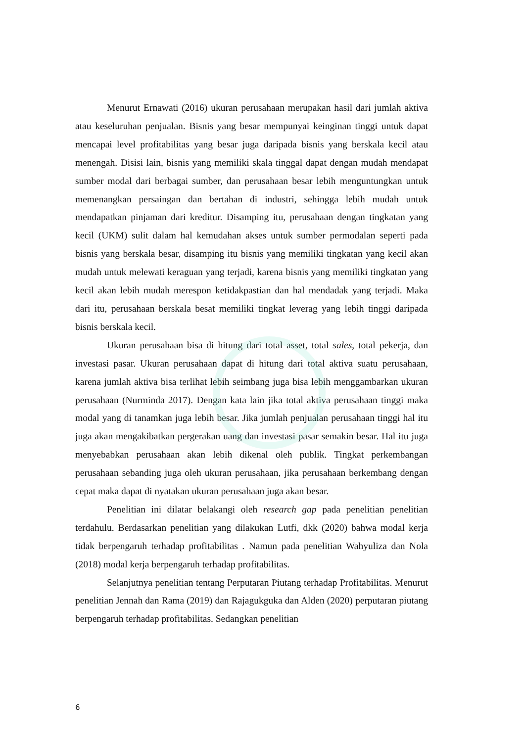Menurut Ernawati (2016) ukuran perusahaan merupakan hasil dari jumlah aktiva atau keseluruhan penjualan. Bisnis yang besar mempunyai keinginan tinggi untuk dapat mencapai level profitabilitas yang besar juga daripada bisnis yang berskala kecil atau menengah. Disisi lain, bisnis yang memiliki skala tinggal dapat dengan mudah mendapat sumber modal dari berbagai sumber, dan perusahaan besar lebih menguntungkan untuk memenangkan persaingan dan bertahan di industri, sehingga lebih mudah untuk mendapatkan pinjaman dari kreditur. Disamping itu, perusahaan dengan tingkatan yang kecil (UKM) sulit dalam hal kemudahan akses untuk sumber permodalan seperti pada bisnis yang berskala besar, disamping itu bisnis yang memiliki tingkatan yang kecil akan mudah untuk melewati keraguan yang terjadi, karena bisnis yang memiliki tingkatan yang kecil akan lebih mudah merespon ketidakpastian dan hal mendadak yang terjadi. Maka dari itu, perusahaan berskala besat memiliki tingkat leverag yang lebih tinggi daripada bisnis berskala kecil.
Ukuran perusahaan bisa di hitung dari total asset, total sales, total pekerja, dan investasi pasar. Ukuran perusahaan dapat di hitung dari total aktiva suatu perusahaan, karena jumlah aktiva bisa terlihat lebih seimbang juga bisa lebih menggambarkan ukuran perusahaan (Nurminda 2017). Dengan kata lain jika total aktiva perusahaan tinggi maka modal yang di tanamkan juga lebih besar. Jika jumlah penjualan perusahaan tinggi hal itu juga akan mengakibatkan pergerakan uang dan investasi pasar semakin besar. Hal itu juga menyebabkan perusahaan akan lebih dikenal oleh publik. Tingkat perkembangan perusahaan sebanding juga oleh ukuran perusahaan, jika perusahaan berkembang dengan cepat maka dapat di nyatakan ukuran perusahaan juga akan besar.
Penelitian ini dilatar belakangi oleh research gap pada penelitian penelitian terdahulu. Berdasarkan penelitian yang dilakukan Lutfi, dkk (2020) bahwa modal kerja tidak berpengaruh terhadap profitabilitas . Namun pada penelitian Wahyuliza dan Nola (2018) modal kerja berpengaruh terhadap profitabilitas.
Selanjutnya penelitian tentang Perputaran Piutang terhadap Profitabilitas. Menurut penelitian Jennah dan Rama (2019) dan Rajagukguka dan Alden (2020) perputaran piutang berpengaruh terhadap profitabilitas. Sedangkan penelitian
6